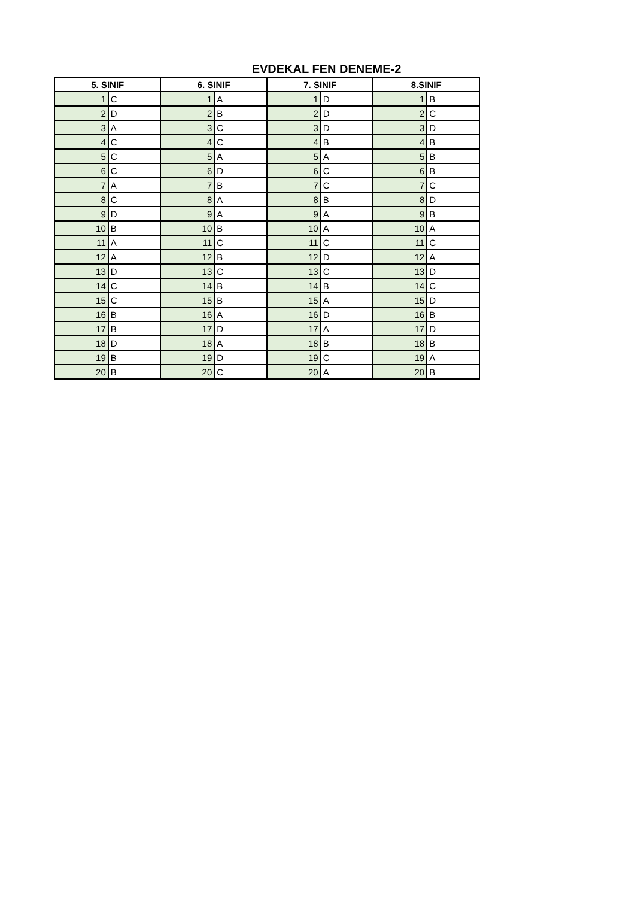EVDEKAL FEN DENEME-2
| 5. SINIF | | 6. SINIF | | 7. SINIF | | 8.SINIF | |
| --- | --- | --- | --- | --- | --- | --- | --- |
| 1 | C | 1 | A | 1 | D | 1 | B |
| 2 | D | 2 | B | 2 | D | 2 | C |
| 3 | A | 3 | C | 3 | D | 3 | D |
| 4 | C | 4 | C | 4 | B | 4 | B |
| 5 | C | 5 | A | 5 | A | 5 | B |
| 6 | C | 6 | D | 6 | C | 6 | B |
| 7 | A | 7 | B | 7 | C | 7 | C |
| 8 | C | 8 | A | 8 | B | 8 | D |
| 9 | D | 9 | A | 9 | A | 9 | B |
| 10 | B | 10 | B | 10 | A | 10 | A |
| 11 | A | 11 | C | 11 | C | 11 | C |
| 12 | A | 12 | B | 12 | D | 12 | A |
| 13 | D | 13 | C | 13 | C | 13 | D |
| 14 | C | 14 | B | 14 | B | 14 | C |
| 15 | C | 15 | B | 15 | A | 15 | D |
| 16 | B | 16 | A | 16 | D | 16 | B |
| 17 | B | 17 | D | 17 | A | 17 | D |
| 18 | D | 18 | A | 18 | B | 18 | B |
| 19 | B | 19 | D | 19 | C | 19 | A |
| 20 | B | 20 | C | 20 | A | 20 | B |